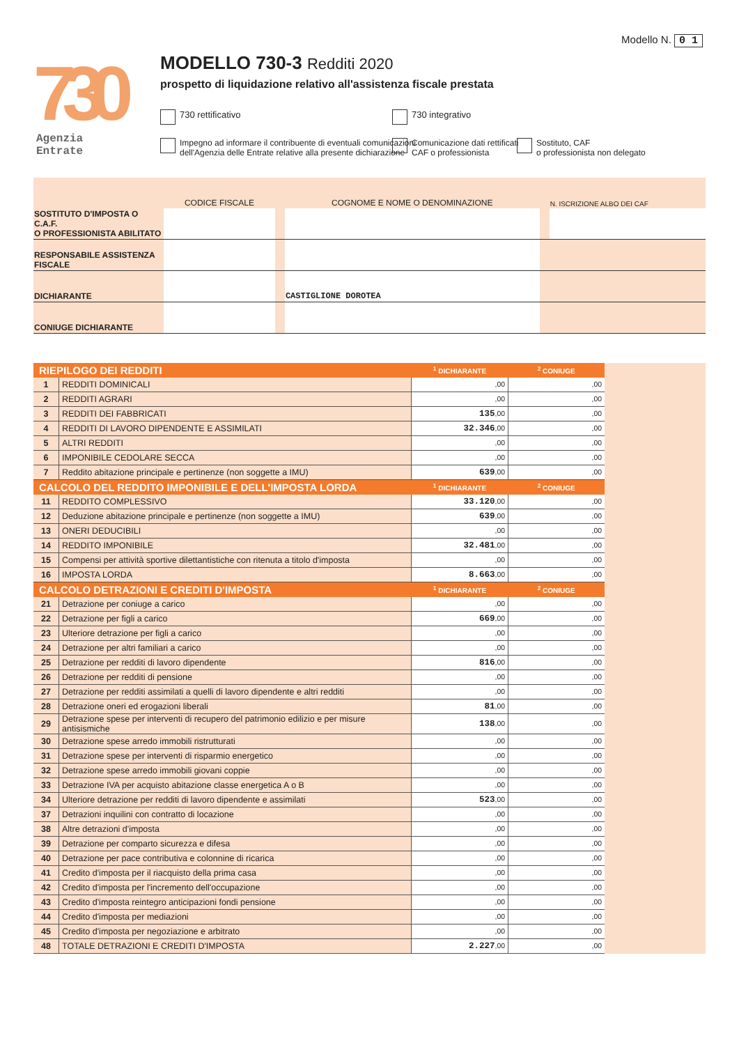730
Agenzia
Entrate
Modello N. 0 1
MODELLO 730-3 Redditi 2020
prospetto di liquidazione relativo all'assistenza fiscale prestata
730 rettificativo 730 integrativo
Impegno ad informare il contribuente di eventuali comunicazioni
dell'Agenzia delle Entrate relative alla presente dichiarazione
Comunicazione dati rettificati
CAF o professionista
Sostituto, CAF
o professionista non delegato
| | CODICE FISCALE | | COGNOME E NOME O DENOMINAZIONE | | N. ISCRIZIONE ALBO DEI CAF |
| SOSTITUTO D'IMPOSTA O C.A.F. O PROFESSIONISTA ABILITATO | | | | | |
| RESPONSABILE ASSISTENZA FISCALE | | | | | |
| DICHIARANTE | | | CASTIGLIONE DOROTEA | | |
| CONIUGE DICHIARANTE | | | | | |
| RIEPILOGO DEI REDDITI | | <sup>1</sup> DICHIARANTE | <sup>2</sup> CONIUGE |
| --- | --- | --- | --- |
| 1 | REDDITI DOMINICALI | ,00 | ,00 |
| 2 | REDDITI AGRARI | ,00 | ,00 |
| 3 | REDDITI DEI FABBRICATI | 135 ,00 | ,00 |
| 4 | REDDITI DI LAVORO DIPENDENTE E ASSIMILATI | 32.346 ,00 | ,00 |
| 5 | ALTRI REDDITI | ,00 | ,00 |
| 6 | IMPONIBILE CEDOLARE SECCA | ,00 | ,00 |
| 7 | Reddito abitazione principale e pertinenze (non soggette a IMU) | 639 ,00 | ,00 |
| CALCOLO DEL REDDITO IMPONIBILE E DELL'IMPOSTA LORDA | | <sup>1</sup> DICHIARANTE | <sup>2</sup> CONIUGE |
| 11 | REDDITO COMPLESSIVO | 33.120 ,00 | ,00 |
| 12 | Deduzione abitazione principale e pertinenze (non soggette a IMU) | 639 ,00 | ,00 |
| 13 | ONERI DEDUCIBILI | ,00 | ,00 |
| 14 | REDDITO IMPONIBILE | 32.481 ,00 | ,00 |
| 15 | Compensi per attività sportive dilettantistiche con ritenuta a titolo d'imposta | ,00 | ,00 |
| 16 | IMPOSTA LORDA | 8.663 ,00 | ,00 |
| CALCOLO DETRAZIONI E CREDITI D'IMPOSTA | | <sup>1</sup> DICHIARANTE | <sup>2</sup> CONIUGE |
| 21 | Detrazione per coniuge a carico | ,00 | ,00 |
| 22 | Detrazione per figli a carico | 669 ,00 | ,00 |
| 23 | Ulteriore detrazione per figli a carico | ,00 | ,00 |
| 24 | Detrazione per altri familiari a carico | ,00 | ,00 |
| 25 | Detrazione per redditi di lavoro dipendente | 816 ,00 | ,00 |
| 26 | Detrazione per redditi di pensione | ,00 | ,00 |
| 27 | Detrazione per redditi assimilati a quelli di lavoro dipendente e altri redditi | ,00 | ,00 |
| 28 | Detrazione oneri ed erogazioni liberali | 81 ,00 | ,00 |
| 29 | Detrazione spese per interventi di recupero del patrimonio edilizio e per misure antisismiche | 138 ,00 | ,00 |
| 30 | Detrazione spese arredo immobili ristrutturati | ,00 | ,00 |
| 31 | Detrazione spese per interventi di risparmio energetico | ,00 | ,00 |
| 32 | Detrazione spese arredo immobili giovani coppie | ,00 | ,00 |
| 33 | Detrazione IVA per acquisto abitazione classe energetica A o B | ,00 | ,00 |
| 34 | Ulteriore detrazione per redditi di lavoro dipendente e assimilati | 523 ,00 | ,00 |
| 37 | Detrazioni inquilini con contratto di locazione | ,00 | ,00 |
| 38 | Altre detrazioni d'imposta | ,00 | ,00 |
| 39 | Detrazione per comparto sicurezza e difesa | ,00 | ,00 |
| 40 | Detrazione per pace contributiva e colonnine di ricarica | ,00 | ,00 |
| 41 | Credito d'imposta per il riacquisto della prima casa | ,00 | ,00 |
| 42 | Credito d'imposta per l'incremento dell'occupazione | ,00 | ,00 |
| 43 | Credito d'imposta reintegro anticipazioni fondi pensione | ,00 | ,00 |
| 44 | Credito d'imposta per mediazioni | ,00 | ,00 |
| 45 | Credito d'imposta per negoziazione e arbitrato | ,00 | ,00 |
| 48 | TOTALE DETRAZIONI E CREDITI D'IMPOSTA | 2.227 ,00 | ,00 |